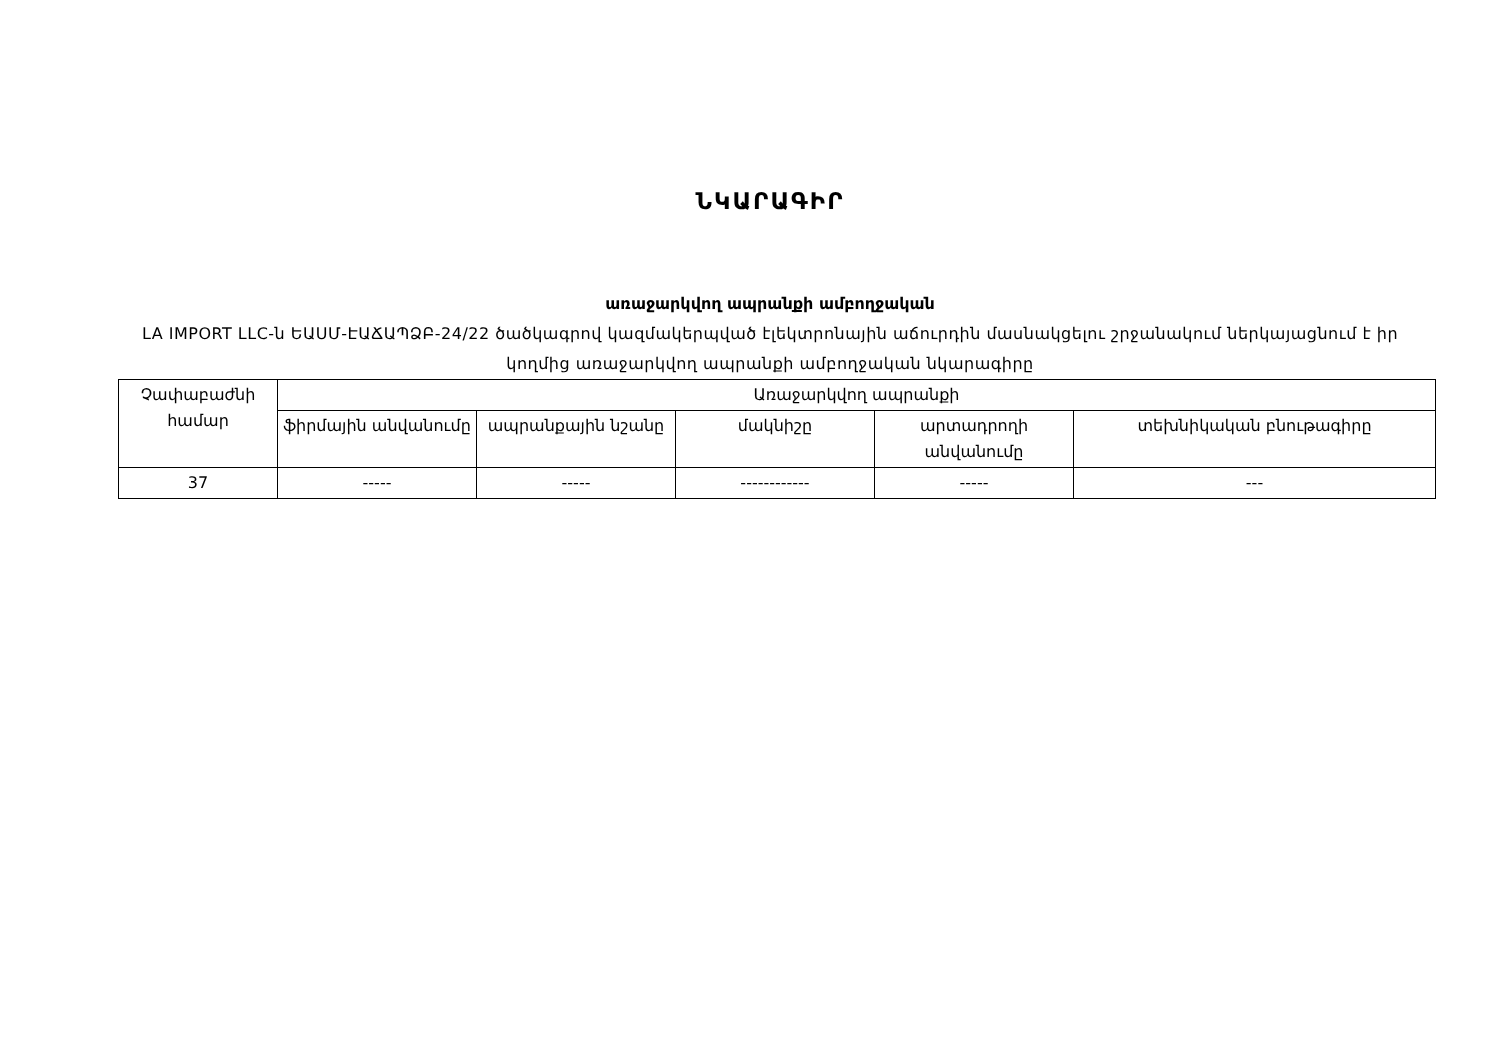ՆԿԱՐԱԳԻՐ
առաջարկվող ապրանքի ամբողջական
LA IMPORT LLC-ն ԵԱՍՄ-ԷԱՃԱՊՁԲ-24/22 ծածկագրով կազմակերպված էլեկտրոնային աճուրդին մասնակցելու շրջանակում ներկայացնում է իր կողմից առաջարկվող ապրանքի ամբողջական նկարագիրը
| Չափաբաժնի համար | Առաջարկվող ապրանքի | | | | |
| --- | --- | --- | --- | --- | --- |
| | ֆիրմային անվանումը | ապրանքային նշանը | մակնիշը | արտադրողի անվանումը | տեխնիկական բնութագիրը |
| 37 | ----- | ----- | ------------ | ----- | --- |